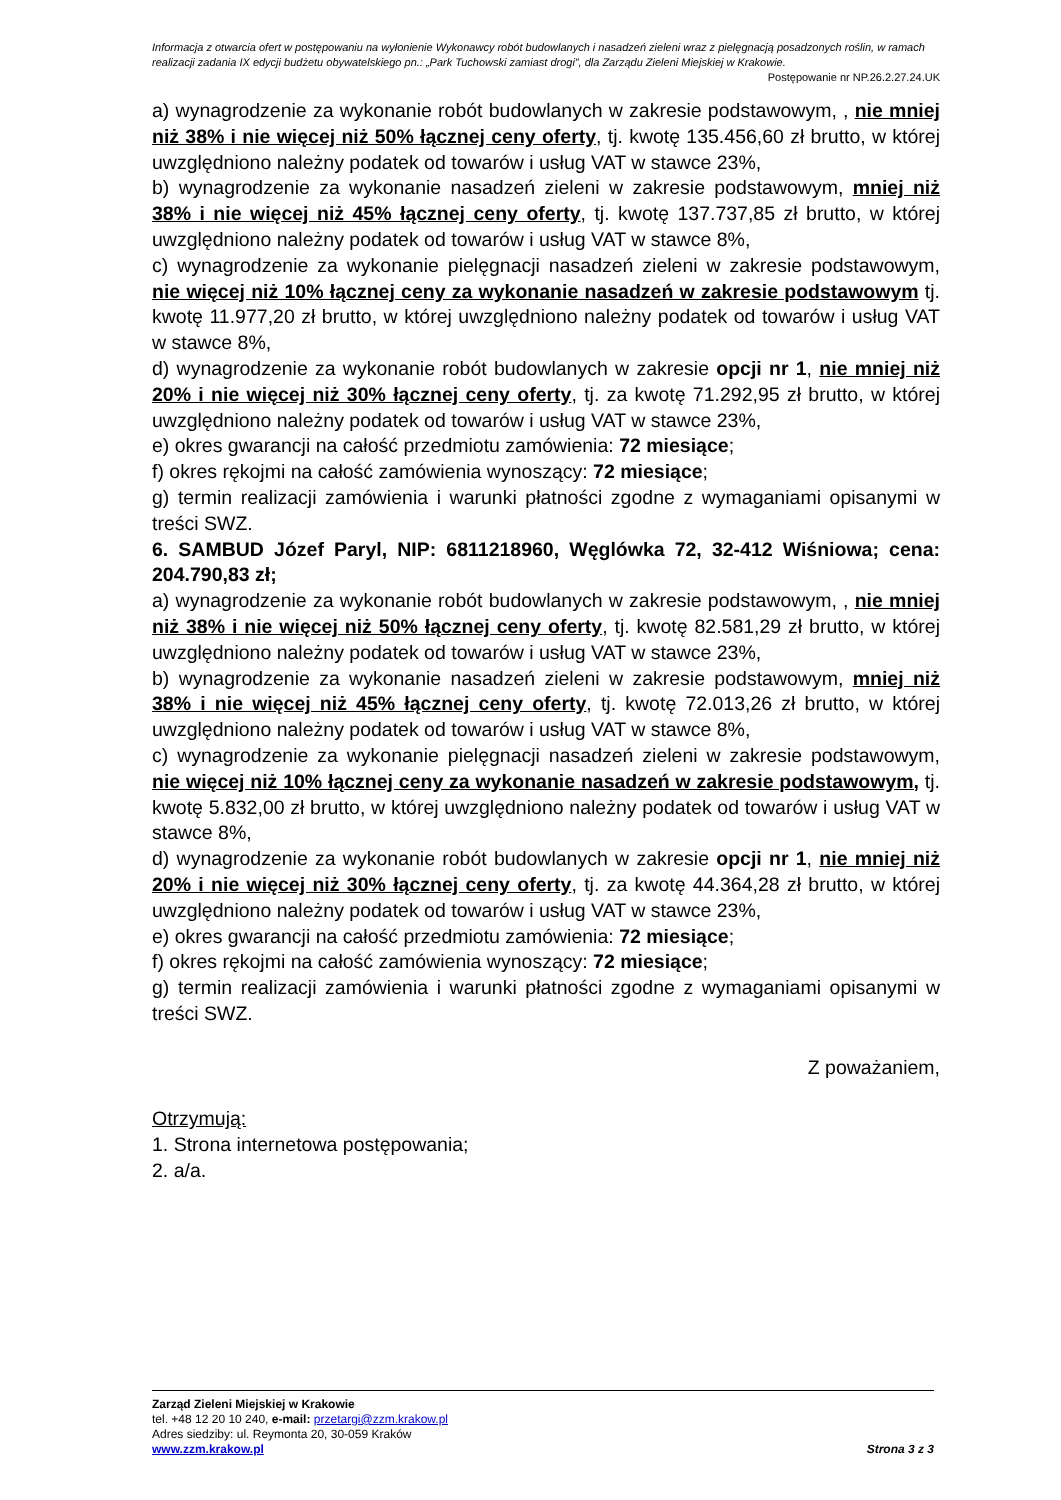Informacja z otwarcia ofert w postępowaniu na wyłonienie Wykonawcy robót budowlanych i nasadzeń zieleni wraz z pielęgnacją posadzonych roślin, w ramach realizacji zadania IX edycji budżetu obywatelskiego pn.: „Park Tuchowski zamiast drogi”, dla Zarządu Zieleni Miejskiej w Krakowie.
Postępowanie nr NP.26.2.27.24.UK
a) wynagrodzenie za wykonanie robót budowlanych w zakresie podstawowym, , nie mniej niż 38% i nie więcej niż 50% łącznej ceny oferty, tj. kwotę 135.456,60 zł brutto, w której uwzględniono należny podatek od towarów i usług VAT w stawce 23%,
b) wynagrodzenie za wykonanie nasadzeń zieleni w zakresie podstawowym, mniej niż 38% i nie więcej niż 45% łącznej ceny oferty, tj. kwotę 137.737,85 zł brutto, w której uwzględniono należny podatek od towarów i usług VAT w stawce 8%,
c) wynagrodzenie za wykonanie pielęgnacji nasadzeń zieleni w zakresie podstawowym, nie więcej niż 10% łącznej ceny za wykonanie nasadzeń w zakresie podstawowym tj. kwotę 11.977,20 zł brutto, w której uwzględniono należny podatek od towarów i usług VAT w stawce 8%,
d) wynagrodzenie za wykonanie robót budowlanych w zakresie opcji nr 1, nie mniej niż 20% i nie więcej niż 30% łącznej ceny oferty, tj. za kwotę 71.292,95 zł brutto, w której uwzględniono należny podatek od towarów i usług VAT w stawce 23%,
e) okres gwarancji na całość przedmiotu zamówienia: 72 miesiące;
f) okres rękojmi na całość zamówienia wynoszący: 72 miesiące;
g) termin realizacji zamówienia i warunki płatności zgodne z wymaganiami opisanymi w treści SWZ.
6. SAMBUD Józef Paryl, NIP: 6811218960, Węglówka 72, 32-412 Wiśniowa; cena: 204.790,83 zł;
a) wynagrodzenie za wykonanie robót budowlanych w zakresie podstawowym, , nie mniej niż 38% i nie więcej niż 50% łącznej ceny oferty, tj. kwotę 82.581,29 zł brutto, w której uwzględniono należny podatek od towarów i usług VAT w stawce 23%,
b) wynagrodzenie za wykonanie nasadzeń zieleni w zakresie podstawowym, mniej niż 38% i nie więcej niż 45% łącznej ceny oferty, tj. kwotę 72.013,26 zł brutto, w której uwzględniono należny podatek od towarów i usług VAT w stawce 8%,
c) wynagrodzenie za wykonanie pielęgnacji nasadzeń zieleni w zakresie podstawowym, nie więcej niż 10% łącznej ceny za wykonanie nasadzeń w zakresie podstawowym, tj. kwotę 5.832,00 zł brutto, w której uwzględniono należny podatek od towarów i usług VAT w stawce 8%,
d) wynagrodzenie za wykonanie robót budowlanych w zakresie opcji nr 1, nie mniej niż 20% i nie więcej niż 30% łącznej ceny oferty, tj. za kwotę 44.364,28 zł brutto, w której uwzględniono należny podatek od towarów i usług VAT w stawce 23%,
e) okres gwarancji na całość przedmiotu zamówienia: 72 miesiące;
f) okres rękojmi na całość zamówienia wynoszący: 72 miesiące;
g) termin realizacji zamówienia i warunki płatności zgodne z wymaganiami opisanymi w treści SWZ.
Z poważaniem,
Otrzymują:
1. Strona internetowa postępowania;
2. a/a.
Zarząd Zieleni Miejskiej w Krakowie
tel. +48 12 20 10 240, e-mail: przetargi@zzm.krakow.pl
Adres siedziby: ul. Reymonta 20, 30-059 Kraków
www.zzm.krakow.pl Strona 3 z 3